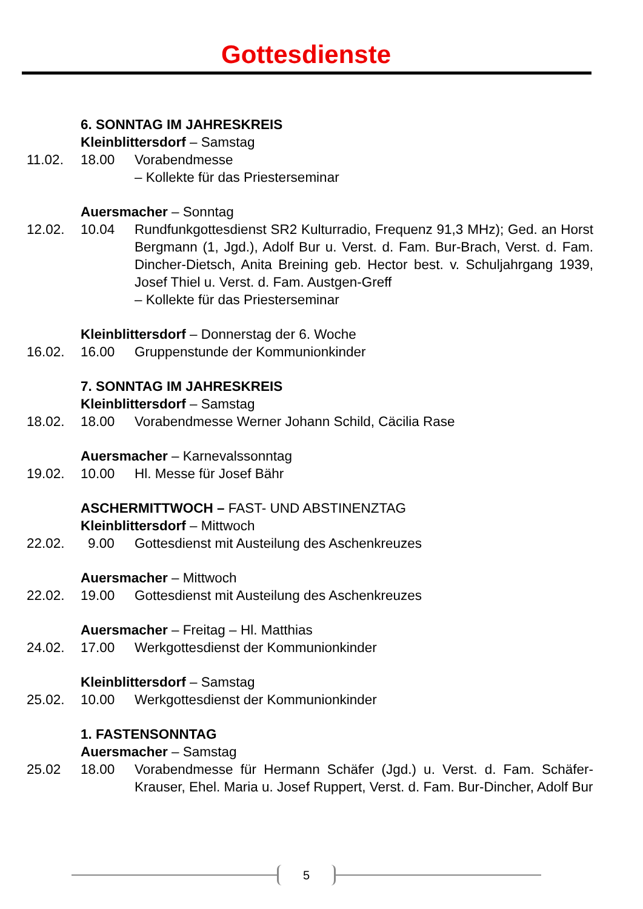Gottesdienste
6. SONNTAG IM JAHRESKREIS
Kleinblittersdorf – Samstag
11.02. 18.00 Vorabendmesse
– Kollekte für das Priesterseminar
Auersmacher – Sonntag
12.02. 10.04 Rundfunkgottesdienst SR2 Kulturradio, Frequenz 91,3 MHz); Ged. an Horst Bergmann (1, Jgd.), Adolf Bur u. Verst. d. Fam. Bur-Brach, Verst. d. Fam. Dincher-Dietsch, Anita Breining geb. Hector best. v. Schuljahrgang 1939, Josef Thiel u. Verst. d. Fam. Austgen-Greff
– Kollekte für das Priesterseminar
Kleinblittersdorf – Donnerstag der 6. Woche
16.02. 16.00 Gruppenstunde der Kommunionkinder
7. SONNTAG IM JAHRESKREIS
Kleinblittersdorf – Samstag
18.02. 18.00 Vorabendmesse Werner Johann Schild, Cäcilia Rase
Auersmacher – Karnevalssonntag
19.02. 10.00 Hl. Messe für Josef Bähr
ASCHERMITTWOCH – FAST- UND ABSTINENZTAG
Kleinblittersdorf – Mittwoch
22.02. 9.00 Gottesdienst mit Austeilung des Aschenkreuzes
Auersmacher – Mittwoch
22.02. 19.00 Gottesdienst mit Austeilung des Aschenkreuzes
Auersmacher – Freitag – Hl. Matthias
24.02. 17.00 Werkgottesdienst der Kommunionkinder
Kleinblittersdorf – Samstag
25.02. 10.00 Werkgottesdienst der Kommunionkinder
1. FASTENSONNTAG
Auersmacher – Samstag
25.02 18.00 Vorabendmesse für Hermann Schäfer (Jgd.) u. Verst. d. Fam. Schäfer-Krauser, Ehel. Maria u. Josef Ruppert, Verst. d. Fam. Bur-Dincher, Adolf Bur
5